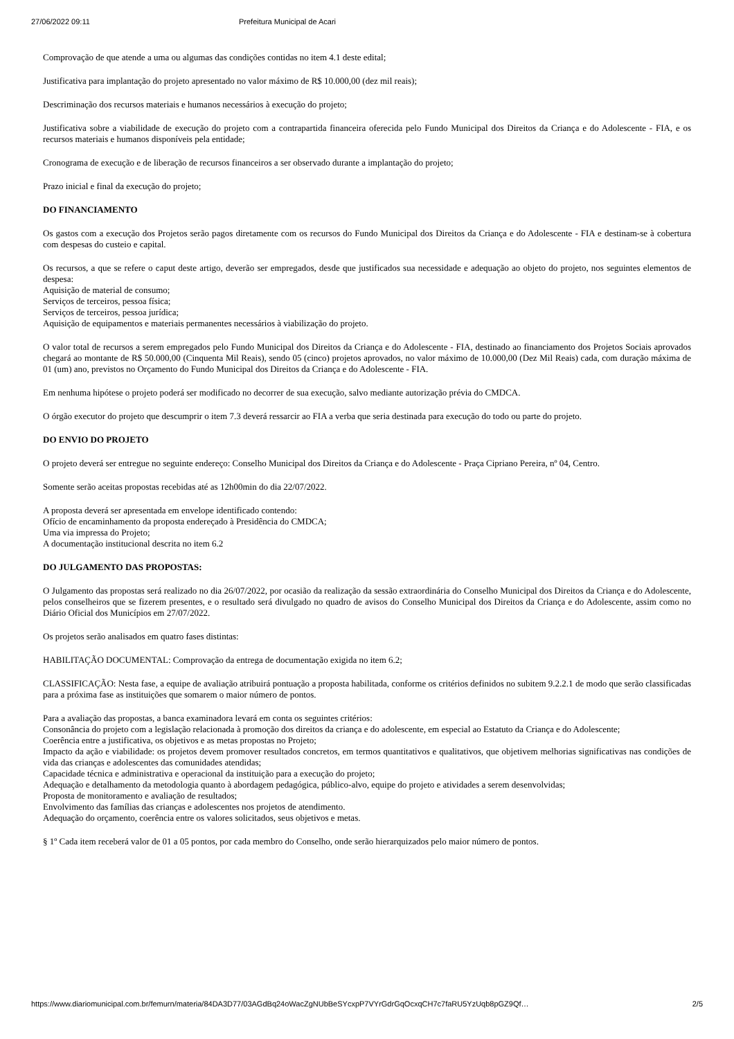27/06/2022 09:11 Prefeitura Municipal de Acari
Comprovação de que atende a uma ou algumas das condições contidas no item 4.1 deste edital;
Justificativa para implantação do projeto apresentado no valor máximo de R$ 10.000,00 (dez mil reais);
Descriminação dos recursos materiais e humanos necessários à execução do projeto;
Justificativa sobre a viabilidade de execução do projeto com a contrapartida financeira oferecida pelo Fundo Municipal dos Direitos da Criança e do Adolescente - FIA, e os recursos materiais e humanos disponíveis pela entidade;
Cronograma de execução e de liberação de recursos financeiros a ser observado durante a implantação do projeto;
Prazo inicial e final da execução do projeto;
DO FINANCIAMENTO
Os gastos com a execução dos Projetos serão pagos diretamente com os recursos do Fundo Municipal dos Direitos da Criança e do Adolescente - FIA e destinam-se à cobertura com despesas do custeio e capital.
Os recursos, a que se refere o caput deste artigo, deverão ser empregados, desde que justificados sua necessidade e adequação ao objeto do projeto, nos seguintes elementos de despesa:
Aquisição de material de consumo;
Serviços de terceiros, pessoa física;
Serviços de terceiros, pessoa jurídica;
Aquisição de equipamentos e materiais permanentes necessários à viabilização do projeto.
O valor total de recursos a serem empregados pelo Fundo Municipal dos Direitos da Criança e do Adolescente - FIA, destinado ao financiamento dos Projetos Sociais aprovados chegará ao montante de R$ 50.000,00 (Cinquenta Mil Reais), sendo 05 (cinco) projetos aprovados, no valor máximo de 10.000,00 (Dez Mil Reais) cada, com duração máxima de 01 (um) ano, previstos no Orçamento do Fundo Municipal dos Direitos da Criança e do Adolescente - FIA.
Em nenhuma hipótese o projeto poderá ser modificado no decorrer de sua execução, salvo mediante autorização prévia do CMDCA.
O órgão executor do projeto que descumprir o item 7.3 deverá ressarcir ao FIA a verba que seria destinada para execução do todo ou parte do projeto.
DO ENVIO DO PROJETO
O projeto deverá ser entregue no seguinte endereço: Conselho Municipal dos Direitos da Criança e do Adolescente - Praça Cipriano Pereira, nº 04, Centro.
Somente serão aceitas propostas recebidas até as 12h00min do dia 22/07/2022.
A proposta deverá ser apresentada em envelope identificado contendo:
Ofício de encaminhamento da proposta endereçado à Presidência do CMDCA;
Uma via impressa do Projeto;
A documentação institucional descrita no item 6.2
DO JULGAMENTO DAS PROPOSTAS:
O Julgamento das propostas será realizado no dia 26/07/2022, por ocasião da realização da sessão extraordinária do Conselho Municipal dos Direitos da Criança e do Adolescente, pelos conselheiros que se fizerem presentes, e o resultado será divulgado no quadro de avisos do Conselho Municipal dos Direitos da Criança e do Adolescente, assim como no Diário Oficial dos Municípios em 27/07/2022.
Os projetos serão analisados em quatro fases distintas:
HABILITAÇÃO DOCUMENTAL: Comprovação da entrega de documentação exigida no item 6.2;
CLASSIFICAÇÃO: Nesta fase, a equipe de avaliação atribuirá pontuação a proposta habilitada, conforme os critérios definidos no subitem 9.2.2.1 de modo que serão classificadas para a próxima fase as instituições que somarem o maior número de pontos.
Para a avaliação das propostas, a banca examinadora levará em conta os seguintes critérios:
Consonância do projeto com a legislação relacionada à promoção dos direitos da criança e do adolescente, em especial ao Estatuto da Criança e do Adolescente;
Coerência entre a justificativa, os objetivos e as metas propostas no Projeto;
Impacto da ação e viabilidade: os projetos devem promover resultados concretos, em termos quantitativos e qualitativos, que objetivem melhorias significativas nas condições de vida das crianças e adolescentes das comunidades atendidas;
Capacidade técnica e administrativa e operacional da instituição para a execução do projeto;
Adequação e detalhamento da metodologia quanto à abordagem pedagógica, público-alvo, equipe do projeto e atividades a serem desenvolvidas;
Proposta de monitoramento e avaliação de resultados;
Envolvimento das famílias das crianças e adolescentes nos projetos de atendimento.
Adequação do orçamento, coerência entre os valores solicitados, seus objetivos e metas.
§ 1º Cada item receberá valor de 01 a 05 pontos, por cada membro do Conselho, onde serão hierarquizados pelo maior número de pontos.
https://www.diariomunicipal.com.br/femurn/materia/84DA3D77/03AGdBq24oWacZgNUbBeSYcxpP7VYrGdrGqOcxqCH7c7faRU5YzUqb8pGZ9Qf… 2/5